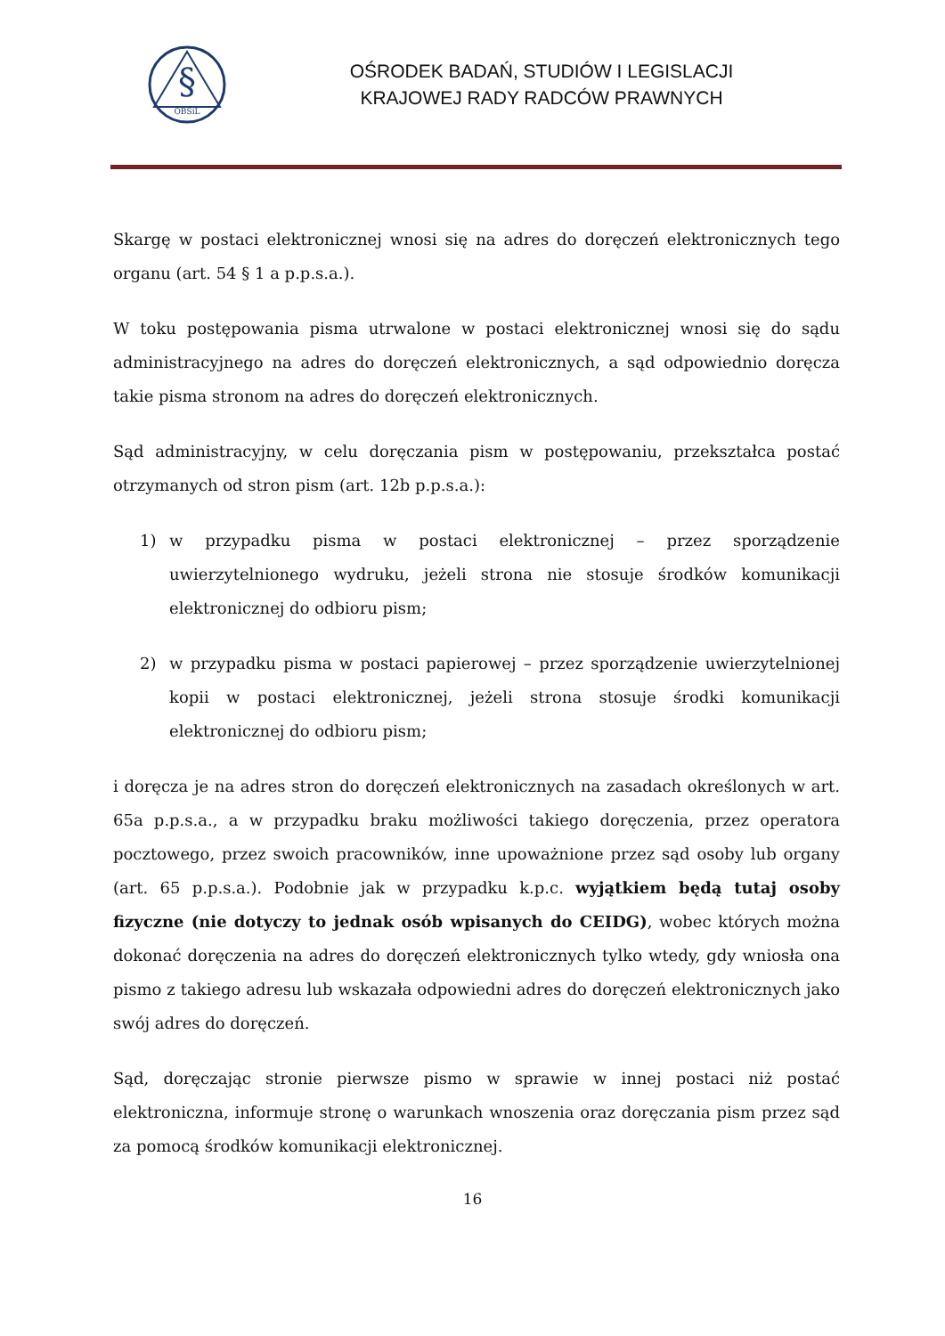§
OBSiL
OŚRODEK BADAŃ, STUDIÓW I LEGISLACJI
KRAJOWEJ RADY RADCÓW PRAWNYCH
Skargę w postaci elektronicznej wnosi się na adres do doręczeń elektronicznych tego organu (art. 54 § 1 a p.p.s.a.).
W toku postępowania pisma utrwalone w postaci elektronicznej wnosi się do sądu administracyjnego na adres do doręczeń elektronicznych, a sąd odpowiednio doręcza takie pisma stronom na adres do doręczeń elektronicznych.
Sąd administracyjny, w celu doręczania pism w postępowaniu, przekształca postać otrzymanych od stron pism (art. 12b p.p.s.a.):
1) w przypadku pisma w postaci elektronicznej – przez sporządzenie uwierzytelnionego wydruku, jeżeli strona nie stosuje środków komunikacji elektronicznej do odbioru pism;
2) w przypadku pisma w postaci papierowej – przez sporządzenie uwierzytelnionej kopii w postaci elektronicznej, jeżeli strona stosuje środki komunikacji elektronicznej do odbioru pism;
i doręcza je na adres stron do doręczeń elektronicznych na zasadach określonych w art. 65a p.p.s.a., a w przypadku braku możliwości takiego doręczenia, przez operatora pocztowego, przez swoich pracowników, inne upoważnione przez sąd osoby lub organy (art. 65 p.p.s.a.). Podobnie jak w przypadku k.p.c. wyjątkiem będą tutaj osoby fizyczne (nie dotyczy to jednak osób wpisanych do CEIDG), wobec których można dokonać doręczenia na adres do doręczeń elektronicznych tylko wtedy, gdy wniosła ona pismo z takiego adresu lub wskazała odpowiedni adres do doręczeń elektronicznych jako swój adres do doręczeń.
Sąd, doręczając stronie pierwsze pismo w sprawie w innej postaci niż postać elektroniczna, informuje stronę o warunkach wnoszenia oraz doręczania pism przez sąd za pomocą środków komunikacji elektronicznej.
16